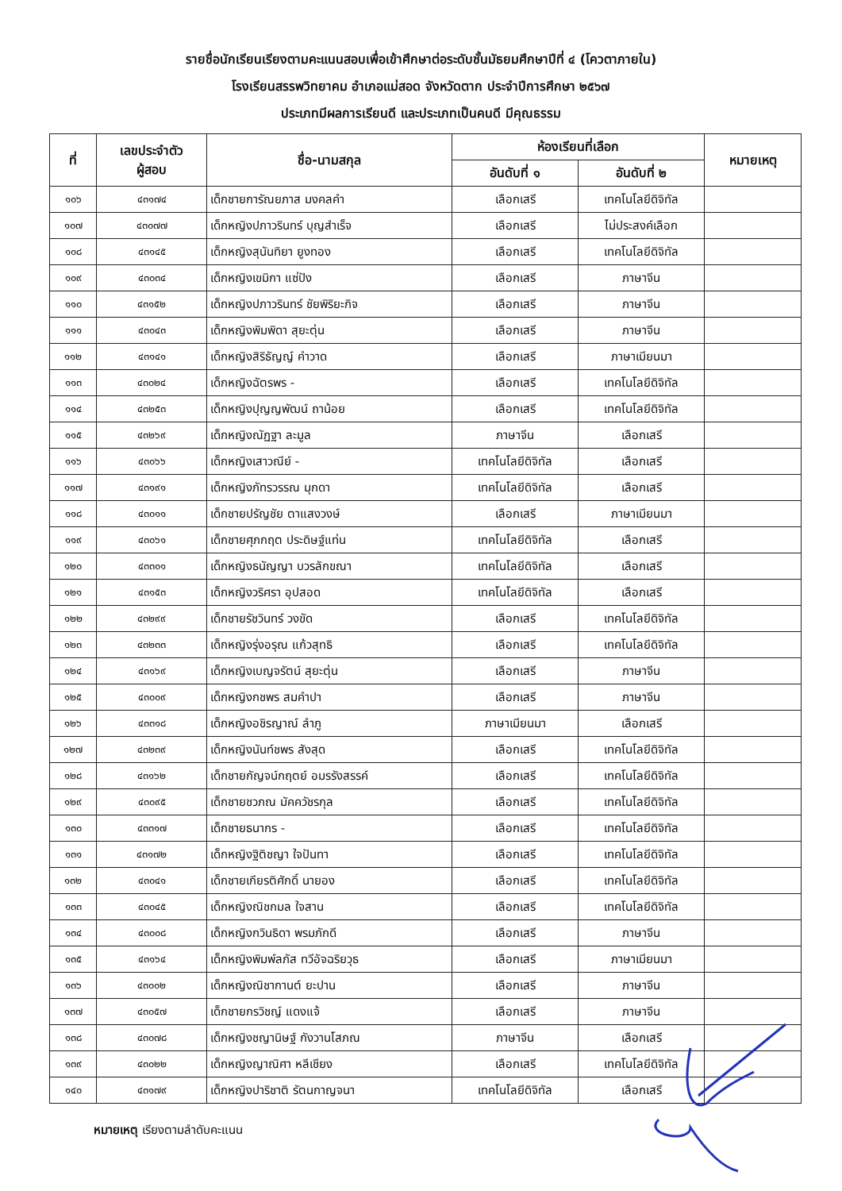รายชื่อนักเรียนเรียงตามคะแนนสอบเพื่อเข้าศึกษาต่อระดับชั้นมัธยมศึกษาปีที่ ๔ (โควตาภายใน)
โรงเรียนสรรพวิทยาคม อำเภอแม่สอด จังหวัดตาก ประจำปีการศึกษา ๒๕๖๗
ประเภทมีผลการเรียนดี และประเภทเป็นคนดี มีคุณธรรม
| ที่ | เลขประจำตัว ผู้สอบ | ชื่อ-นามสกุล | ห้องเรียนที่เลือก | | หมายเหตุ |
| --- | --- | --- | --- | --- | --- |
| | | | อันดับที่ ๑ | อันดับที่ ๒ | |
| ๑๐๖ | ๔๓๑๗๔ | เด็กชายการัณยภาส มงคลคำ | เลือกเสรี | เทคโนโลยีดิจิทัล | |
| ๑๐๗ | ๔๓๐๗๗ | เด็กหญิงปภาวรินทร์ บุญสำเร็จ | เลือกเสรี | ไม่ประสงค์เลือก | |
| ๑๐๘ | ๔๓๑๔๕ | เด็กหญิงสุนันทิยา ยูงทอง | เลือกเสรี | เทคโนโลยีดิจิทัล | |
| ๑๐๙ | ๔๓๐๓๔ | เด็กหญิงเขมิกา แซ่ปัง | เลือกเสรี | ภาษาจีน | |
| ๑๑๐ | ๔๓๑๕๒ | เด็กหญิงปภาวรินทร์ ชัยพิริยะกิจ | เลือกเสรี | ภาษาจีน | |
| ๑๑๑ | ๔๓๐๔๓ | เด็กหญิงพิมพิดา สุยะตุ่น | เลือกเสรี | ภาษาจีน | |
| ๑๑๒ | ๔๓๑๔๑ | เด็กหญิงสิริธัญญ์ คำวาด | เลือกเสรี | ภาษาเมียนมา | |
| ๑๑๓ | ๔๓๐๒๔ | เด็กหญิงฉัตรพร - | เลือกเสรี | เทคโนโลยีดิจิทัล | |
| ๑๑๔ | ๔๓๒๕๓ | เด็กหญิงปุญญพัฒน์ ถาน้อย | เลือกเสรี | เทคโนโลยีดิจิทัล | |
| ๑๑๕ | ๔๓๒๖๙ | เด็กหญิงณัฏฐา ละมูล | ภาษาจีน | เลือกเสรี | |
| ๑๑๖ | ๔๓๐๖๖ | เด็กหญิงเสาวณีย์ - | เทคโนโลยีดิจิทัล | เลือกเสรี | |
| ๑๑๗ | ๔๓๑๙๑ | เด็กหญิงภัทรวรรณ มุกดา | เทคโนโลยีดิจิทัล | เลือกเสรี | |
| ๑๑๘ | ๔๓๐๑๑ | เด็กชายปรัญชัย ตาแสงวงษ์ | เลือกเสรี | ภาษาเมียนมา | |
| ๑๑๙ | ๔๓๐๖๑ | เด็กชายศุภกฤต ประดิษฐ์แท่น | เทคโนโลยีดิจิทัล | เลือกเสรี | |
| ๑๒๐ | ๔๓๓๐๑ | เด็กหญิงธนัญญา บวรลักขณา | เทคโนโลยีดิจิทัล | เลือกเสรี | |
| ๑๒๑ | ๔๓๑๕๓ | เด็กหญิงวริศรา อุปสอด | เทคโนโลยีดิจิทัล | เลือกเสรี | |
| ๑๒๒ | ๔๓๒๙๙ | เด็กชายรัชวินทร์ วงขัด | เลือกเสรี | เทคโนโลยีดิจิทัล | |
| ๑๒๓ | ๔๓๒๓๓ | เด็กหญิงรุ่งอรุณ แก้วสุทธิ | เลือกเสรี | เทคโนโลยีดิจิทัล | |
| ๑๒๔ | ๔๓๑๖๙ | เด็กหญิงเบญจรัตน์ สุยะตุ่น | เลือกเสรี | ภาษาจีน | |
| ๑๒๕ | ๔๓๐๐๙ | เด็กหญิงกชพร สมคำปา | เลือกเสรี | ภาษาจีน | |
| ๑๒๖ | ๔๓๓๑๘ | เด็กหญิงอชิรญาณ์ ลำภู | ภาษาเมียนมา | เลือกเสรี | |
| ๑๒๗ | ๔๓๒๓๙ | เด็กหญิงนันท์ชพร สังสุด | เลือกเสรี | เทคโนโลยีดิจิทัล | |
| ๑๒๘ | ๔๓๑๖๒ | เด็กชายกัญจน์กฤตย์ อมรรังสรรค์ | เลือกเสรี | เทคโนโลยีดิจิทัล | |
| ๑๒๙ | ๔๓๐๙๕ | เด็กชายชวภณ มัคควัชรกุล | เลือกเสรี | เทคโนโลยีดิจิทัล | |
| ๑๓๐ | ๔๓๓๑๗ | เด็กชายธนากร - | เลือกเสรี | เทคโนโลยีดิจิทัล | |
| ๑๓๑ | ๔๓๑๗๒ | เด็กหญิงฐิติชญา ใจปันทา | เลือกเสรี | เทคโนโลยีดิจิทัล | |
| ๑๓๒ | ๔๓๐๔๑ | เด็กชายเกียรติศักดิ์ นายอง | เลือกเสรี | เทคโนโลยีดิจิทัล | |
| ๑๓๓ | ๔๓๐๔๕ | เด็กหญิงณิชกมล ใจสาน | เลือกเสรี | เทคโนโลยีดิจิทัล | |
| ๑๓๔ | ๔๓๐๐๘ | เด็กหญิงกวินธิดา พรมภักดี | เลือกเสรี | ภาษาจีน | |
| ๑๓๕ | ๔๓๑๖๔ | เด็กหญิงพิมพ์ลภัส ทวีอัจฉริยวุธ | เลือกเสรี | ภาษาเมียนมา | |
| ๑๓๖ | ๔๓๐๐๒ | เด็กหญิงณิชากานต์ ยะปาน | เลือกเสรี | ภาษาจีน | |
| ๑๓๗ | ๔๓๐๕๗ | เด็กชายกรวิชญ์ แดงแจ้ | เลือกเสรี | ภาษาจีน | |
| ๑๓๘ | ๔๓๐๗๘ | เด็กหญิงชญานิษฐ์ กังวานโสภณ | ภาษาจีน | เลือกเสรี | |
| ๑๓๙ | ๔๓๐๒๒ | เด็กหญิงญาณิศา หลีเชียง | เลือกเสรี | เทคโนโลยีดิจิทัล | |
| ๑๔๐ | ๔๓๑๗๙ | เด็กหญิงปาริชาติ รัตนกาญจนา | เทคโนโลยีดิจิทัล | เลือกเสรี | |
หมายเหตุ เรียงตามลำดับคะแนน